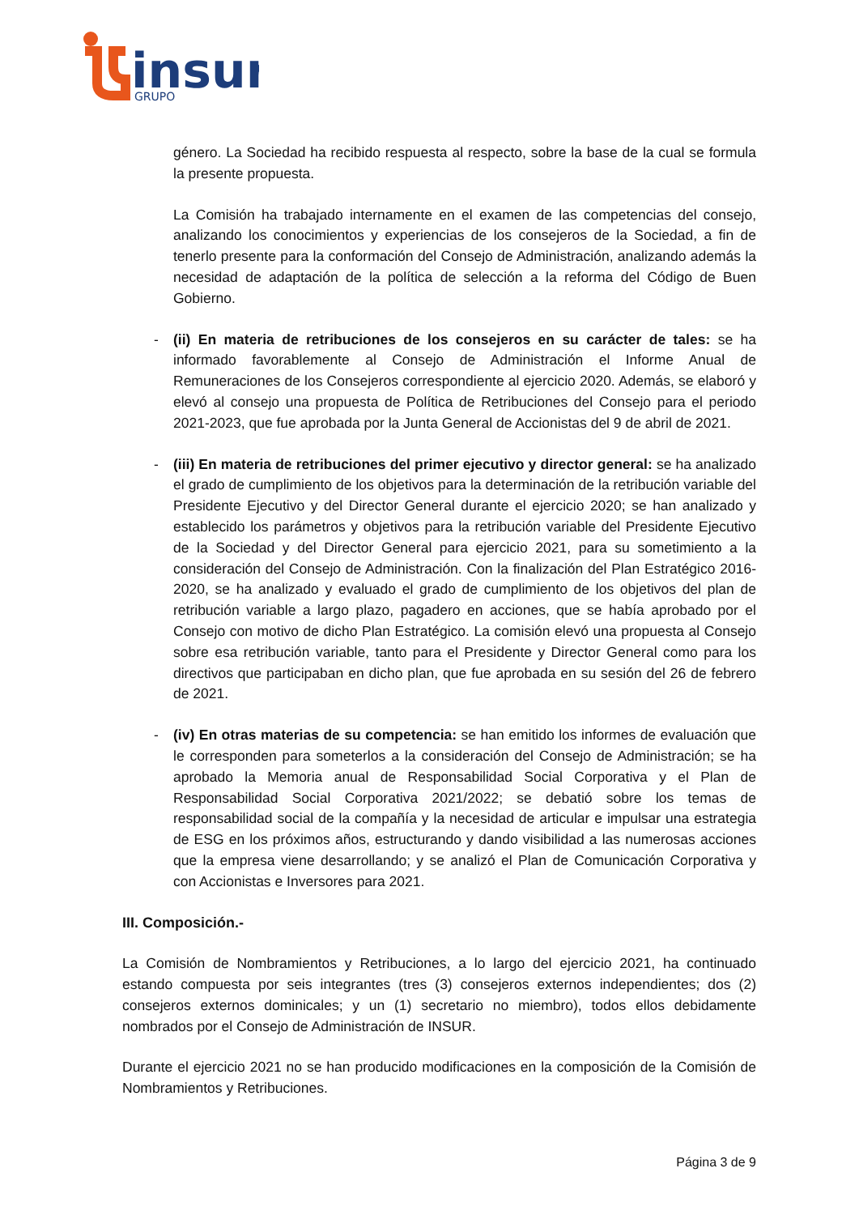insur
GRUPO
género. La Sociedad ha recibido respuesta al respecto, sobre la base de la cual se formula la presente propuesta.
La Comisión ha trabajado internamente en el examen de las competencias del consejo, analizando los conocimientos y experiencias de los consejeros de la Sociedad, a fin de tenerlo presente para la conformación del Consejo de Administración, analizando además la necesidad de adaptación de la política de selección a la reforma del Código de Buen Gobierno.
- (ii) En materia de retribuciones de los consejeros en su carácter de tales: se ha informado favorablemente al Consejo de Administración el Informe Anual de Remuneraciones de los Consejeros correspondiente al ejercicio 2020. Además, se elaboró y elevó al consejo una propuesta de Política de Retribuciones del Consejo para el periodo 2021-2023, que fue aprobada por la Junta General de Accionistas del 9 de abril de 2021.
- (iii) En materia de retribuciones del primer ejecutivo y director general: se ha analizado el grado de cumplimiento de los objetivos para la determinación de la retribución variable del Presidente Ejecutivo y del Director General durante el ejercicio 2020; se han analizado y establecido los parámetros y objetivos para la retribución variable del Presidente Ejecutivo de la Sociedad y del Director General para ejercicio 2021, para su sometimiento a la consideración del Consejo de Administración. Con la finalización del Plan Estratégico 2016-2020, se ha analizado y evaluado el grado de cumplimiento de los objetivos del plan de retribución variable a largo plazo, pagadero en acciones, que se había aprobado por el Consejo con motivo de dicho Plan Estratégico. La comisión elevó una propuesta al Consejo sobre esa retribución variable, tanto para el Presidente y Director General como para los directivos que participaban en dicho plan, que fue aprobada en su sesión del 26 de febrero de 2021.
- (iv) En otras materias de su competencia: se han emitido los informes de evaluación que le corresponden para someterlos a la consideración del Consejo de Administración; se ha aprobado la Memoria anual de Responsabilidad Social Corporativa y el Plan de Responsabilidad Social Corporativa 2021/2022; se debatió sobre los temas de responsabilidad social de la compañía y la necesidad de articular e impulsar una estrategia de ESG en los próximos años, estructurando y dando visibilidad a las numerosas acciones que la empresa viene desarrollando; y se analizó el Plan de Comunicación Corporativa y con Accionistas e Inversores para 2021.
III. Composición.-
La Comisión de Nombramientos y Retribuciones, a lo largo del ejercicio 2021, ha continuado estando compuesta por seis integrantes (tres (3) consejeros externos independientes; dos (2) consejeros externos dominicales; y un (1) secretario no miembro), todos ellos debidamente nombrados por el Consejo de Administración de INSUR.
Durante el ejercicio 2021 no se han producido modificaciones en la composición de la Comisión de Nombramientos y Retribuciones.
Página 3 de 9